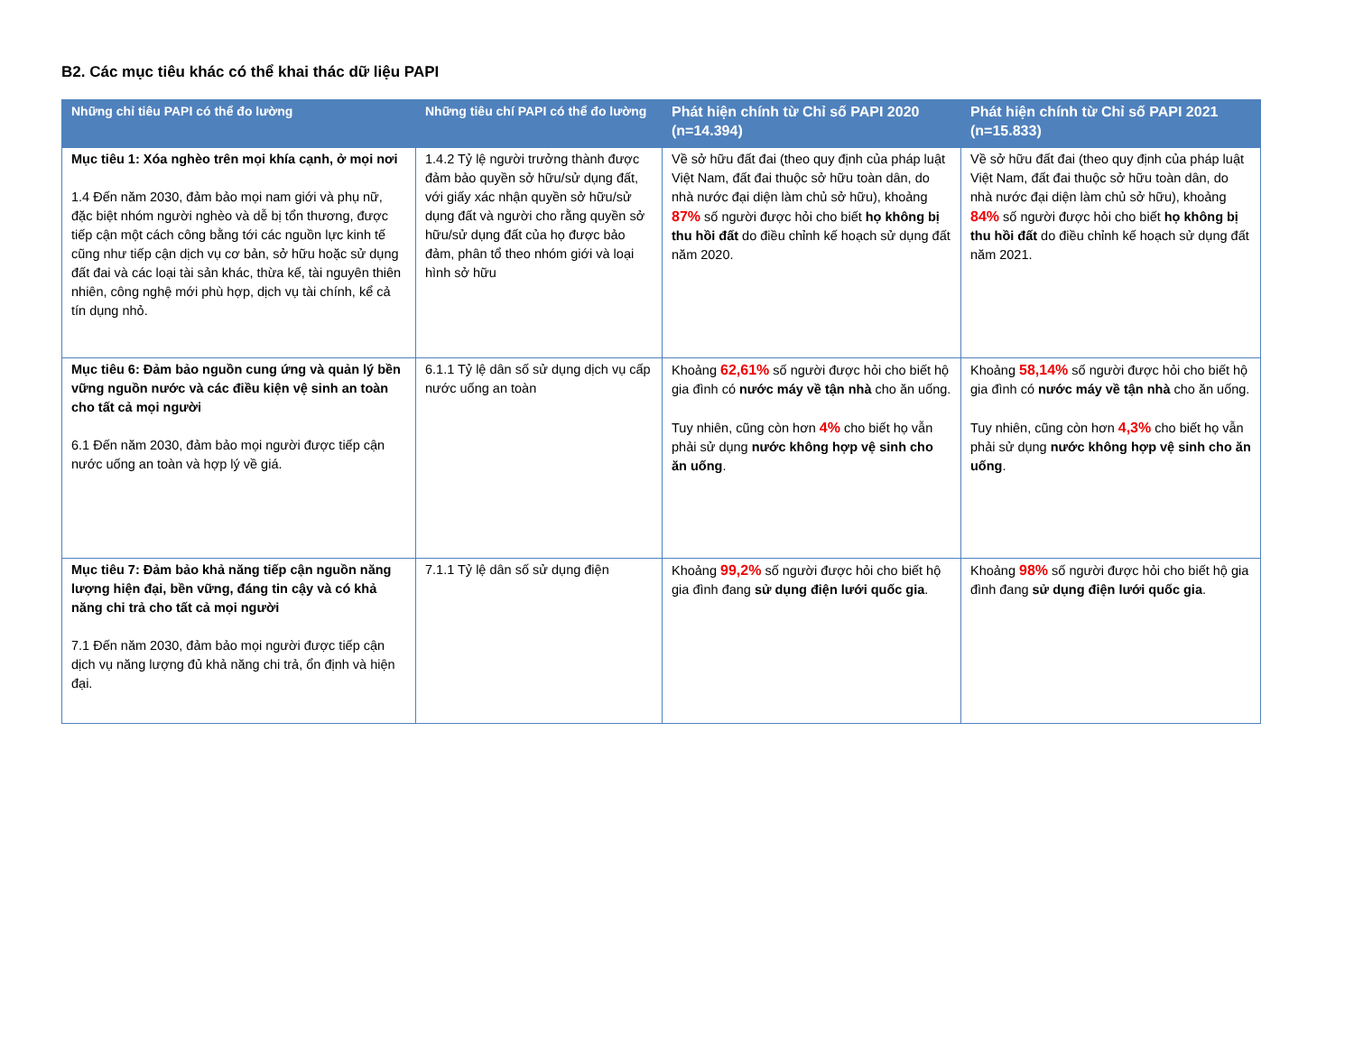B2. Các mục tiêu khác có thể khai thác dữ liệu PAPI
| Những chỉ tiêu PAPI có thể đo lường | Những tiêu chí PAPI có thể đo lường | Phát hiện chính từ Chỉ số PAPI 2020 (n=14.394) | Phát hiện chính từ Chỉ số PAPI 2021 (n=15.833) |
| --- | --- | --- | --- |
| Mục tiêu 1: Xóa nghèo trên mọi khía cạnh, ở mọi nơi 1.4 Đến năm 2030, đảm bảo mọi nam giới và phụ nữ, đặc biệt nhóm người nghèo và dễ bị tổn thương, được tiếp cận một cách công bằng tới các nguồn lực kinh tế cũng như tiếp cận dịch vụ cơ bản, sở hữu hoặc sử dụng đất đai và các loại tài sản khác, thừa kế, tài nguyên thiên nhiên, công nghệ mới phù hợp, dịch vụ tài chính, kể cả tín dụng nhỏ. | 1.4.2 Tỷ lệ người trưởng thành được đảm bảo quyền sở hữu/sử dụng đất, với giấy xác nhận quyền sở hữu/sử dụng đất và người cho rằng quyền sở hữu/sử dụng đất của họ được bảo đảm, phân tổ theo nhóm giới và loại hình sở hữu | Về sở hữu đất đai (theo quy định của pháp luật Việt Nam, đất đai thuộc sở hữu toàn dân, do nhà nước đại diện làm chủ sở hữu), khoảng 87% số người được hỏi cho biết họ không bị thu hồi đất do điều chỉnh kế hoạch sử dụng đất năm 2020. | Về sở hữu đất đai (theo quy định của pháp luật Việt Nam, đất đai thuộc sở hữu toàn dân, do nhà nước đại diện làm chủ sở hữu), khoảng 84% số người được hỏi cho biết họ không bị thu hồi đất do điều chỉnh kế hoạch sử dụng đất năm 2021. |
| Mục tiêu 6: Đảm bảo nguồn cung ứng và quản lý bền vững nguồn nước và các điều kiện vệ sinh an toàn cho tất cả mọi người 6.1 Đến năm 2030, đảm bảo mọi người được tiếp cận nước uống an toàn và hợp lý về giá. | 6.1.1 Tỷ lệ dân số sử dụng dịch vụ cấp nước uống an toàn | Khoảng 62,61% số người được hỏi cho biết hộ gia đình có nước máy về tận nhà cho ăn uống. Tuy nhiên, cũng còn hơn 4% cho biết họ vẫn phải sử dụng nước không hợp vệ sinh cho ăn uống . | Khoảng 58,14% số người được hỏi cho biết hộ gia đình có nước máy về tận nhà cho ăn uống. Tuy nhiên, cũng còn hơn 4,3% cho biết họ vẫn phải sử dụng nước không hợp vệ sinh cho ăn uống . |
| Mục tiêu 7: Đảm bảo khả năng tiếp cận nguồn năng lượng hiện đại, bền vững, đáng tin cậy và có khả năng chi trả cho tất cả mọi người 7.1 Đến năm 2030, đảm bảo mọi người được tiếp cận dịch vụ năng lượng đủ khả năng chi trả, ổn định và hiện đại. | 7.1.1 Tỷ lệ dân số sử dụng điện | Khoảng 99,2% số người được hỏi cho biết hộ gia đình đang sử dụng điện lưới quốc gia . | Khoảng 98% số người được hỏi cho biết hộ gia đình đang sử dụng điện lưới quốc gia . |